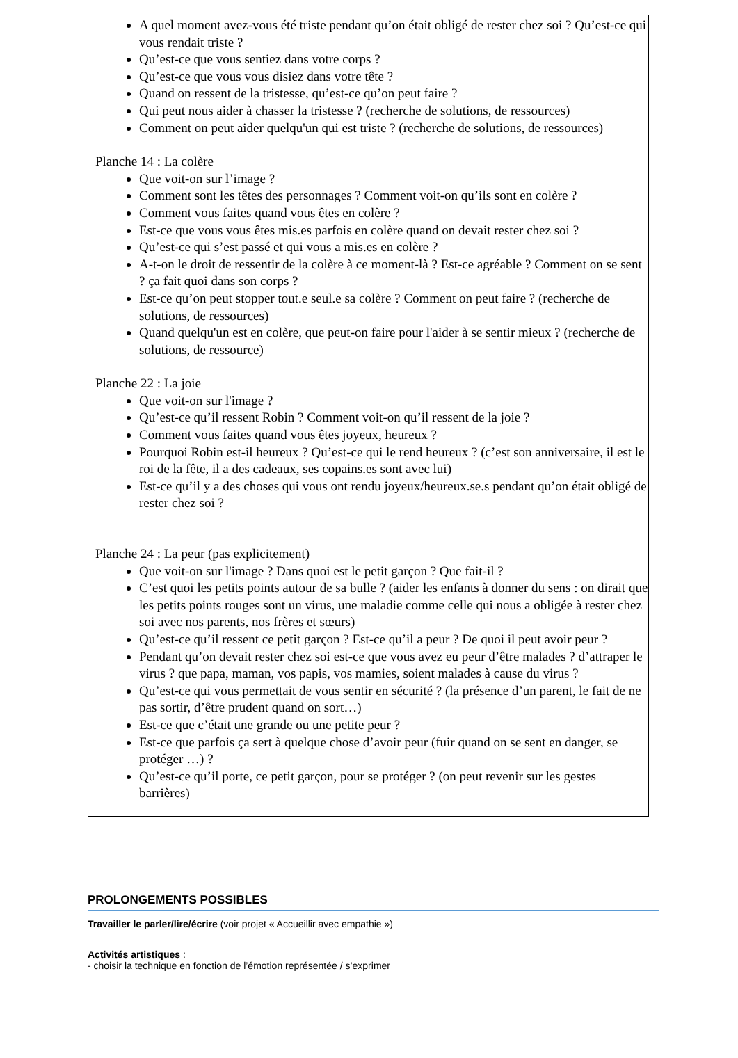A quel moment avez-vous été triste pendant qu’on était obligé de rester chez soi ? Qu’est-ce qui vous rendait triste ?
Qu’est-ce que vous sentiez dans votre corps ?
Qu’est-ce que vous vous disiez dans votre tête ?
Quand on ressent de la tristesse, qu’est-ce qu’on peut faire ?
Qui peut nous aider à chasser la tristesse ? (recherche de solutions, de ressources)
Comment on peut aider quelqu'un qui est triste ? (recherche de solutions, de ressources)
Planche 14 : La colère
Que voit-on sur l’image ?
Comment sont les têtes des personnages ? Comment voit-on qu’ils sont en colère ?
Comment vous faites quand vous êtes en colère ?
Est-ce que vous vous êtes mis.es parfois en colère quand on devait rester chez soi ?
Qu’est-ce qui s’est passé et qui vous a mis.es en colère ?
A-t-on le droit de ressentir de la colère à ce moment-là ? Est-ce agréable ? Comment on se sent ? ça fait quoi dans son corps ?
Est-ce qu’on peut stopper tout.e seul.e sa colère ? Comment on peut faire ? (recherche de solutions, de ressources)
Quand quelqu'un est en colère, que peut-on faire pour l'aider à se sentir mieux ? (recherche de solutions, de ressource)
Planche 22 : La joie
Que voit-on sur l'image ?
Qu’est-ce qu’il ressent Robin ? Comment voit-on qu’il ressent de la joie ?
Comment vous faites quand vous êtes joyeux, heureux ?
Pourquoi Robin est-il heureux ? Qu’est-ce qui le rend heureux ? (c’est son anniversaire, il est le roi de la fête, il a des cadeaux, ses copains.es sont avec lui)
Est-ce qu’il y a des choses qui vous ont rendu joyeux/heureux.se.s pendant qu’on était obligé de rester chez soi ?
Planche 24 : La peur (pas explicitement)
Que voit-on sur l'image ? Dans quoi est le petit garçon ? Que fait-il ?
C’est quoi les petits points autour de sa bulle ? (aider les enfants à donner du sens : on dirait que les petits points rouges sont un virus, une maladie comme celle qui nous a obligée à rester chez soi avec nos parents, nos frères et sœurs)
Qu’est-ce qu’il ressent ce petit garçon ? Est-ce qu’il a peur ? De quoi il peut avoir peur ?
Pendant qu’on devait rester chez soi est-ce que vous avez eu peur d’être malades ? d’attraper le virus ? que papa, maman, vos papis, vos mamies, soient malades à cause du virus ?
Qu’est-ce qui vous permettait de vous sentir en sécurité ? (la présence d’un parent, le fait de ne pas sortir, d’être prudent quand on sort…)
Est-ce que c’était une grande ou une petite peur ?
Est-ce que parfois ça sert à quelque chose d’avoir peur (fuir quand on se sent en danger, se protéger …) ?
Qu’est-ce qu’il porte, ce petit garçon, pour se protéger ? (on peut revenir sur les gestes barrières)
PROLONGEMENTS POSSIBLES
Travailler le parler/lire/écrire (voir projet « Accueillir avec empathie »)
Activités artistiques :
- choisir la technique en fonction de l’émotion représentée / s’exprimer